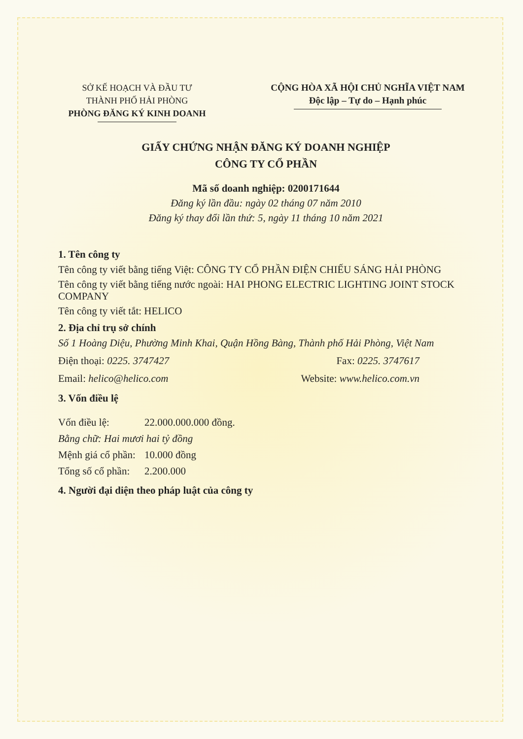SỞ KẾ HOẠCH VÀ ĐẦU TƯ
THÀNH PHỐ HẢI PHÒNG
PHÒNG ĐĂNG KÝ KINH DOANH
CỘNG HÒA XÃ HỘI CHỦ NGHĨA VIỆT NAM
Độc lập – Tự do – Hạnh phúc
GIẤY CHỨNG NHẬN ĐĂNG KÝ DOANH NGHIỆP
CÔNG TY CỔ PHẦN
Mã số doanh nghiệp: 0200171644
Đăng ký lần đầu: ngày 02 tháng 07 năm 2010
Đăng ký thay đổi lần thứ: 5, ngày 11 tháng 10 năm 2021
1. Tên công ty
Tên công ty viết bằng tiếng Việt: CÔNG TY CỔ PHẦN ĐIỆN CHIẾU SÁNG HẢI PHÒNG
Tên công ty viết bằng tiếng nước ngoài: HAI PHONG ELECTRIC LIGHTING JOINT STOCK COMPANY
Tên công ty viết tắt: HELICO
2. Địa chỉ trụ sở chính
Số 1 Hoàng Diệu, Phường Minh Khai, Quận Hồng Bàng, Thành phố Hải Phòng, Việt Nam
Điện thoại: 0225. 3747427 Fax: 0225. 3747617
Email: helico@helico.com Website: www.helico.com.vn
3. Vốn điều lệ
| Vốn điều lệ: | 22.000.000.000 đồng. |
| Bằng chữ: Hai mươi hai tỷ đồng | |
| Mệnh giá cổ phần: | 10.000 đồng |
| Tổng số cổ phần: | 2.200.000 |
4. Người đại diện theo pháp luật của công ty